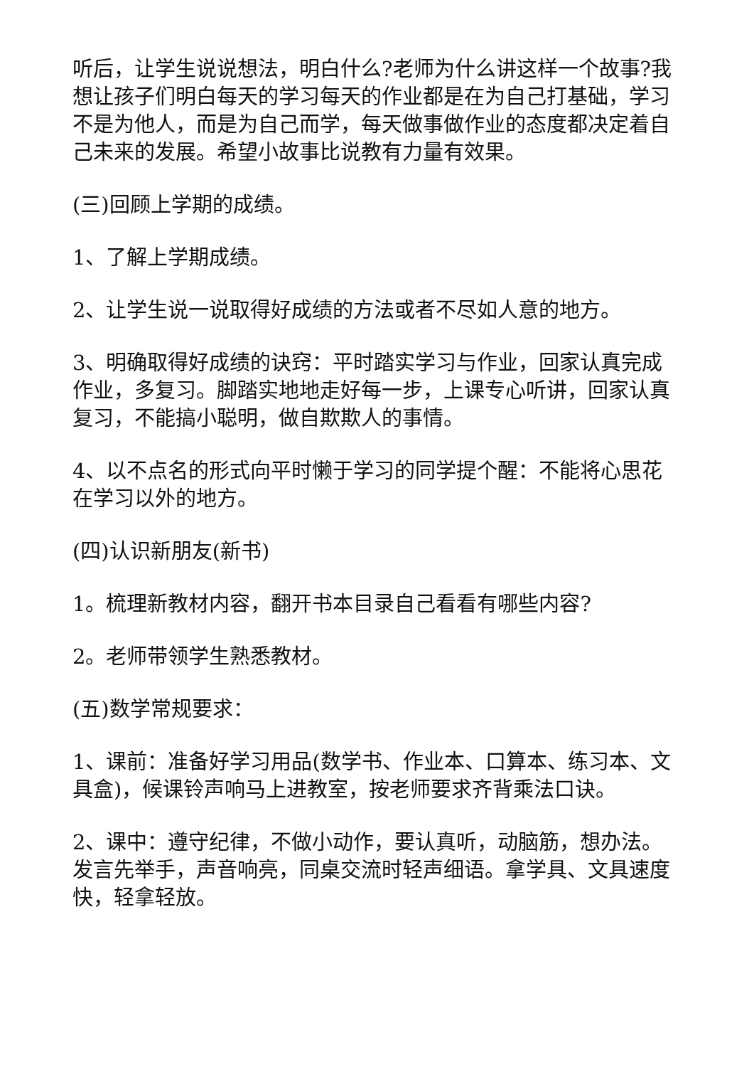听后，让学生说说想法，明白什么?老师为什么讲这样一个故事?我想让孩子们明白每天的学习每天的作业都是在为自己打基础，学习不是为他人，而是为自己而学，每天做事做作业的态度都决定着自己未来的发展。希望小故事比说教有力量有效果。
(三)回顾上学期的成绩。
1、了解上学期成绩。
2、让学生说一说取得好成绩的方法或者不尽如人意的地方。
3、明确取得好成绩的诀窍：平时踏实学习与作业，回家认真完成作业，多复习。脚踏实地地走好每一步，上课专心听讲，回家认真复习，不能搞小聪明，做自欺欺人的事情。
4、以不点名的形式向平时懒于学习的同学提个醒：不能将心思花在学习以外的地方。
(四)认识新朋友(新书)
1。梳理新教材内容，翻开书本目录自己看看有哪些内容?
2。老师带领学生熟悉教材。
(五)数学常规要求：
1、课前：准备好学习用品(数学书、作业本、口算本、练习本、文具盒)，候课铃声响马上进教室，按老师要求齐背乘法口诀。
2、课中：遵守纪律，不做小动作，要认真听，动脑筋，想办法。发言先举手，声音响亮，同桌交流时轻声细语。拿学具、文具速度快，轻拿轻放。